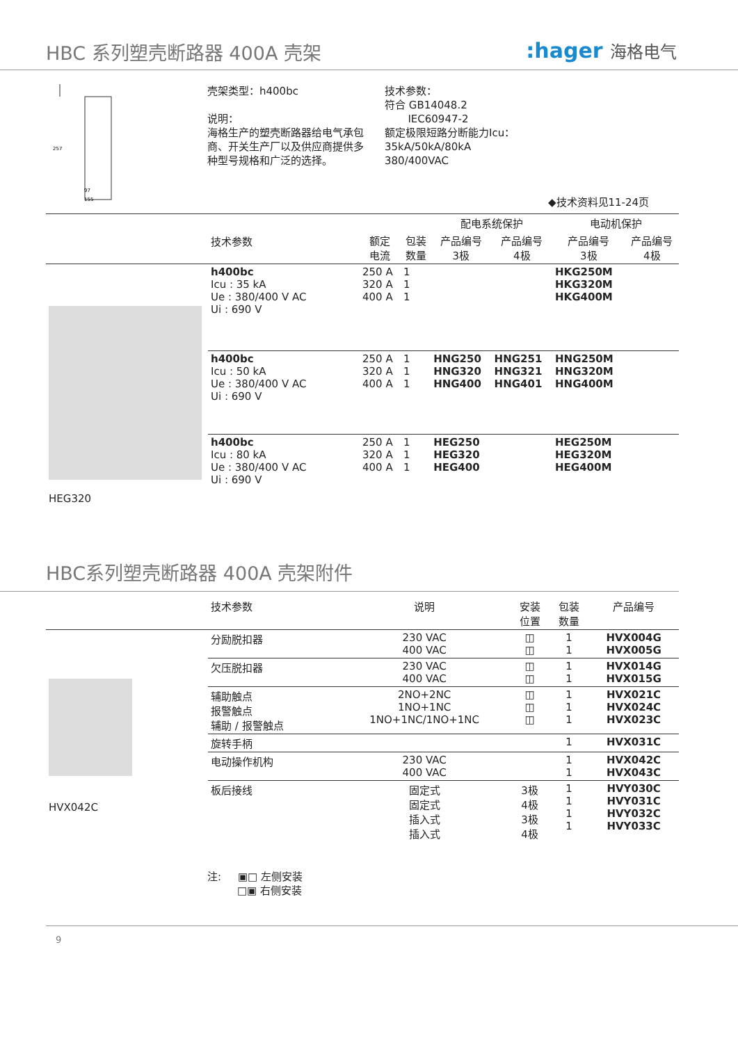HBC 系列塑壳断路器 400A 壳架 :hager 海格电气
257
97
155
壳架类型：h400bc
说明：
海格生产的塑壳断路器给电气承包商、开关生产厂以及供应商提供多种型号规格和广泛的选择。
技术参数：
符合 GB14048.2
IEC60947-2
额定极限短路分断能力Icu：
35kA/50kA/80kA
380/400VAC
◆技术资料见11-24页
| | 技术参数 | | | 配电系统保护 | | 电动机保护 | |
| --- | --- | --- | --- | --- | --- | --- | --- |
| | | 额定 电流 | 包装 数量 | 产品编号 3极 | 产品编号 4极 | 产品编号 3极 | 产品编号 4极 |
| HEG320 | h400bc Icu : 35 kA Ue : 380/400 V AC Ui : 690 V | 250 A 320 A 400 A | 1 1 1 | | | HKG250M HKG320M HKG400M | |
| | h400bc Icu : 50 kA Ue : 380/400 V AC Ui : 690 V | 250 A 320 A 400 A | 1 1 1 | HNG250 HNG320 HNG400 | HNG251 HNG321 HNG401 | HNG250M HNG320M HNG400M | |
| | h400bc Icu : 80 kA Ue : 380/400 V AC Ui : 690 V | 250 A 320 A 400 A | 1 1 1 | HEG250 HEG320 HEG400 | | HEG250M HEG320M HEG400M | |
HBC系列塑壳断路器 400A 壳架附件
| | 技术参数 | 说明 | 安装 位置 | 包装 数量 | 产品编号 |
| --- | --- | --- | --- | --- | --- |
| HVX042C | 分励脱扣器 | 230 VAC 400 VAC | ◫ ◫ | 1 1 | HVX004G HVX005G |
| | 欠压脱扣器 | 230 VAC 400 VAC | ◫ ◫ | 1 1 | HVX014G HVX015G |
| | 辅助触点 报警触点 辅助 / 报警触点 | 2NO+2NC 1NO+1NC 1NO+1NC/1NO+1NC | ◫ ◫ ◫ | 1 1 1 | HVX021C HVX024C HVX023C |
| | 旋转手柄 | | | 1 | HVX031C |
| | 电动操作机构 | 230 VAC 400 VAC | | 1 1 | HVX042C HVX043C |
| | 板后接线 | 固定式 固定式 插入式 插入式 | 3极 4极 3极 4极 | 1 1 1 1 | HVY030C HVY031C HVY032C HVY033C |
注: ▣□ 左侧安装
□▣ 右侧安装
9